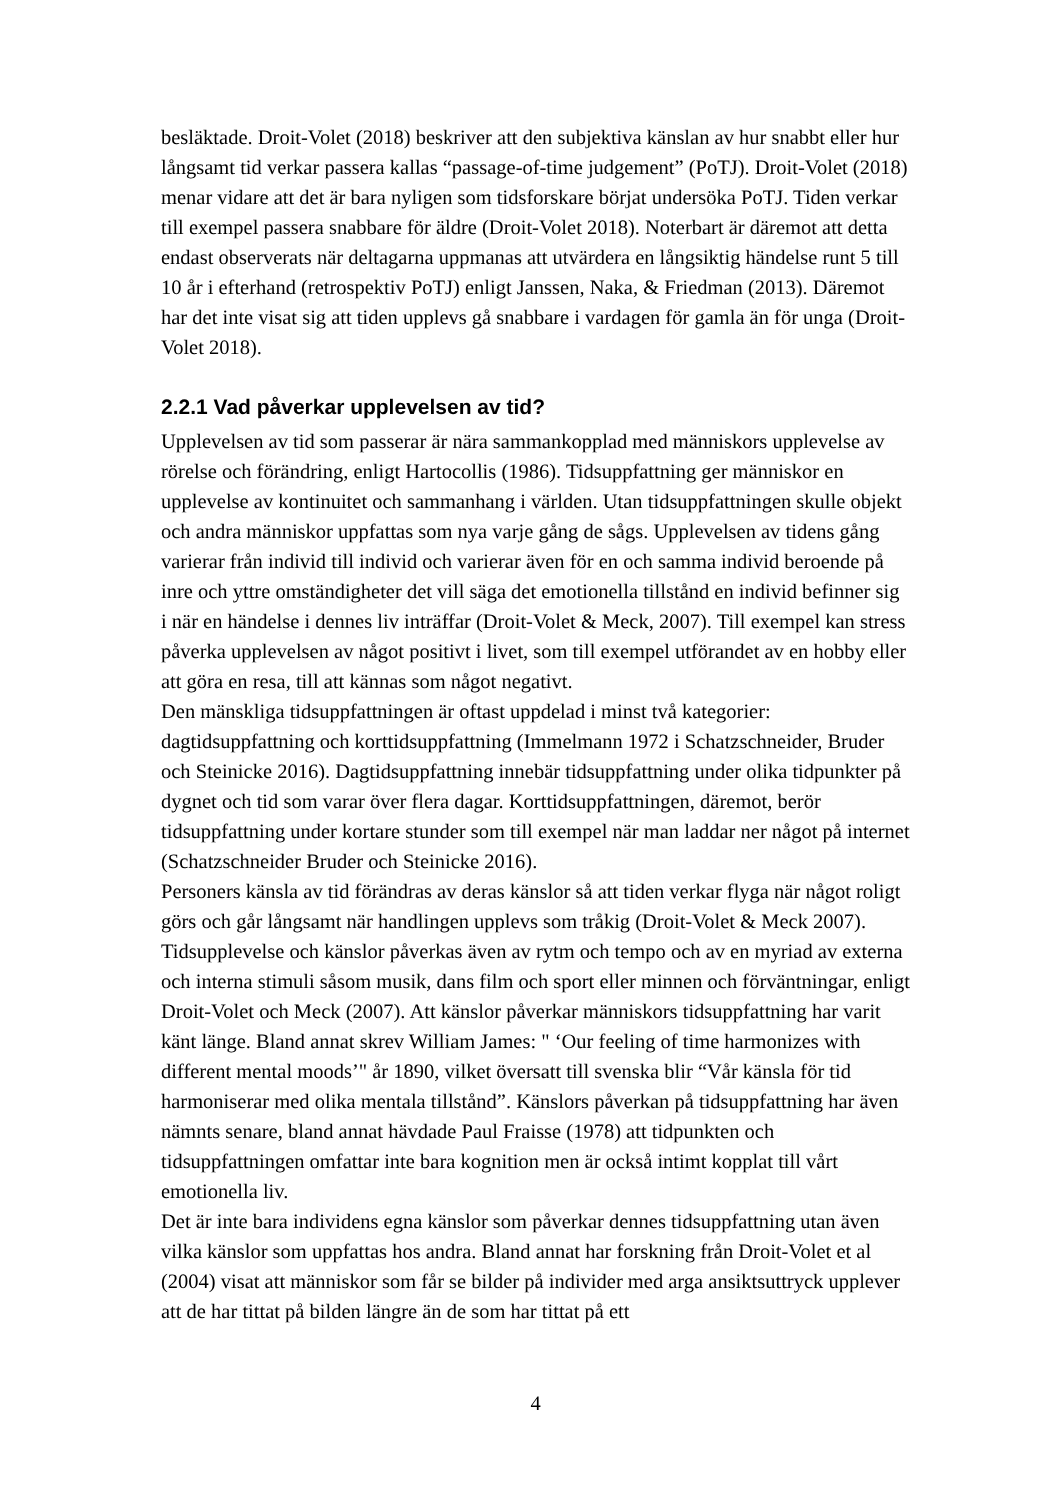besläktade. Droit-Volet (2018) beskriver att den subjektiva känslan av hur snabbt eller hur långsamt tid verkar passera kallas “passage-of-time judgement” (PoTJ). Droit-Volet (2018) menar vidare att det är bara nyligen som tidsforskare börjat undersöka PoTJ. Tiden verkar till exempel passera snabbare för äldre (Droit-Volet 2018). Noterbart är däremot att detta endast observerats när deltagarna uppmanas att utvärdera en långsiktig händelse runt 5 till 10 år i efterhand (retrospektiv PoTJ) enligt Janssen, Naka, & Friedman (2013). Däremot har det inte visat sig att tiden upplevs gå snabbare i vardagen för gamla än för unga (Droit-Volet 2018).
2.2.1 Vad påverkar upplevelsen av tid?
Upplevelsen av tid som passerar är nära sammankopplad med människors upplevelse av rörelse och förändring, enligt Hartocollis (1986). Tidsuppfattning ger människor en upplevelse av kontinuitet och sammanhang i världen. Utan tidsuppfattningen skulle objekt och andra människor uppfattas som nya varje gång de sågs. Upplevelsen av tidens gång varierar från individ till individ och varierar även för en och samma individ beroende på inre och yttre omständigheter det vill säga det emotionella tillstånd en individ befinner sig i när en händelse i dennes liv inträffar (Droit-Volet & Meck, 2007). Till exempel kan stress påverka upplevelsen av något positivt i livet, som till exempel utförandet av en hobby eller att göra en resa, till att kännas som något negativt.
Den mänskliga tidsuppfattningen är oftast uppdelad i minst två kategorier: dagtidsuppfattning och korttidsuppfattning (Immelmann 1972 i Schatzschneider, Bruder och Steinicke 2016). Dagtidsuppfattning innebär tidsuppfattning under olika tidpunkter på dygnet och tid som varar över flera dagar. Korttidsuppfattningen, däremot, berör tidsuppfattning under kortare stunder som till exempel när man laddar ner något på internet (Schatzschneider Bruder och Steinicke 2016).
Personers känsla av tid förändras av deras känslor så att tiden verkar flyga när något roligt görs och går långsamt när handlingen upplevs som tråkig (Droit-Volet & Meck 2007). Tidsupplevelse och känslor påverkas även av rytm och tempo och av en myriad av externa och interna stimuli såsom musik, dans film och sport eller minnen och förväntningar, enligt Droit-Volet och Meck (2007). Att känslor påverkar människors tidsuppfattning har varit känt länge. Bland annat skrev William James: " ‘Our feeling of time harmonizes with different mental moods’" år 1890, vilket översatt till svenska blir “Vår känsla för tid harmoniserar med olika mentala tillstånd”. Känslors påverkan på tidsuppfattning har även nämnts senare, bland annat hävdade Paul Fraisse (1978) att tidpunkten och tidsuppfattningen omfattar inte bara kognition men är också intimt kopplat till vårt emotionella liv.
Det är inte bara individens egna känslor som påverkar dennes tidsuppfattning utan även vilka känslor som uppfattas hos andra. Bland annat har forskning från Droit-Volet et al (2004) visat att människor som får se bilder på individer med arga ansiktsuttryck upplever att de har tittat på bilden längre än de som har tittat på ett
4